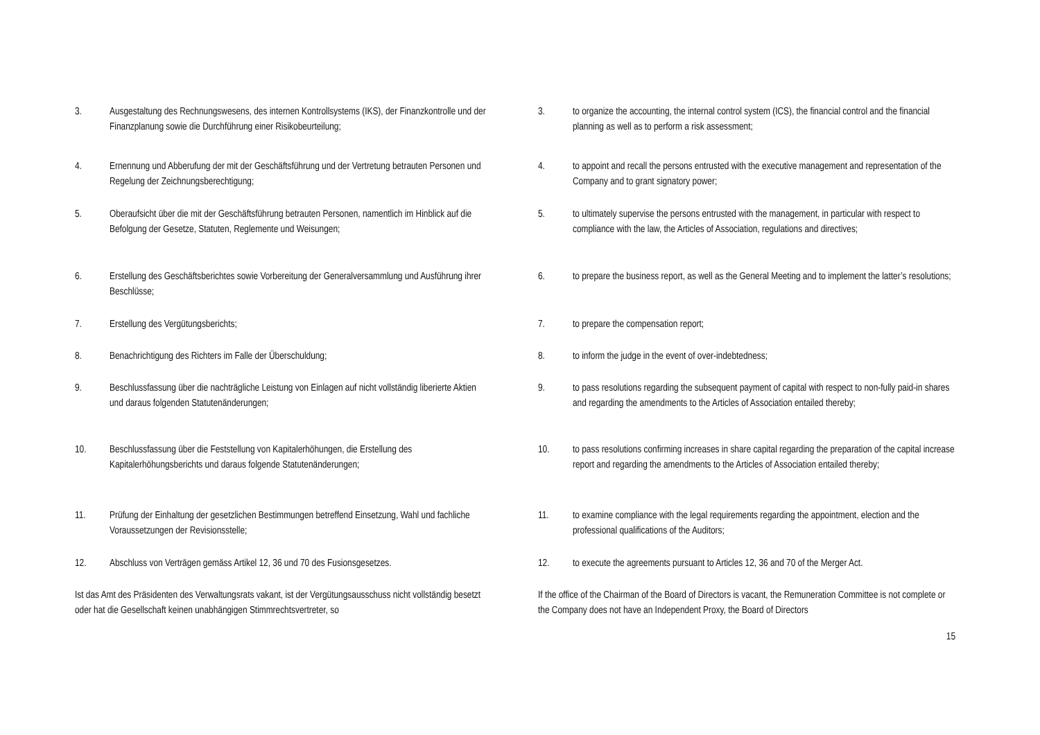3. Ausgestaltung des Rechnungswesens, des internen Kontrollsystems (IKS), der Finanzkontrolle und der Finanzplanung sowie die Durchführung einer Risikobeurteilung;
3. to organize the accounting, the internal control system (ICS), the financial control and the financial planning as well as to perform a risk assessment;
4. Ernennung und Abberufung der mit der Geschäftsführung und der Vertretung betrauten Personen und Regelung der Zeichnungsberechtigung;
4. to appoint and recall the persons entrusted with the executive management and representation of the Company and to grant signatory power;
5. Oberaufsicht über die mit der Geschäftsführung betrauten Personen, namentlich im Hinblick auf die Befolgung der Gesetze, Statuten, Reglemente und Weisungen;
5. to ultimately supervise the persons entrusted with the management, in particular with respect to compliance with the law, the Articles of Association, regulations and directives;
6. Erstellung des Geschäftsberichtes sowie Vorbereitung der Generalversammlung und Ausführung ihrer Beschlüsse;
6. to prepare the business report, as well as the General Meeting and to implement the latter’s resolutions;
7. Erstellung des Vergütungsberichts; 7. to prepare the compensation report;
8. Benachrichtigung des Richters im Falle der Überschuldung; 8. to inform the judge in the event of over-indebtedness;
9. Beschlussfassung über die nachträgliche Leistung von Einlagen auf nicht vollständig liberierte Aktien und daraus folgenden Statutenänderungen;
9. to pass resolutions regarding the subsequent payment of capital with respect to non-fully paid-in shares and regarding the amendments to the Articles of Association entailed thereby;
10. Beschlussfassung über die Feststellung von Kapitalerhöhungen, die Erstellung des Kapitalerhöhungsberichts und daraus folgende Statutenänderungen;
10. to pass resolutions confirming increases in share capital regarding the preparation of the capital increase report and regarding the amendments to the Articles of Association entailed thereby;
11. Prüfung der Einhaltung der gesetzlichen Bestimmungen betreffend Einsetzung, Wahl und fachliche Voraussetzungen der Revisionsstelle;
11. to examine compliance with the legal requirements regarding the appointment, election and the professional qualifications of the Auditors;
12. Abschluss von Verträgen gemäss Artikel 12, 36 und 70 des Fusionsgesetzes.
12. to execute the agreements pursuant to Articles 12, 36 and 70 of the Merger Act.
Ist das Amt des Präsidenten des Verwaltungsrats vakant, ist der Vergütungsausschuss nicht vollständig besetzt oder hat die Gesellschaft keinen unabhängigen Stimmrechtsvertreter, so
If the office of the Chairman of the Board of Directors is vacant, the Remuneration Committee is not complete or the Company does not have an Independent Proxy, the Board of Directors
15